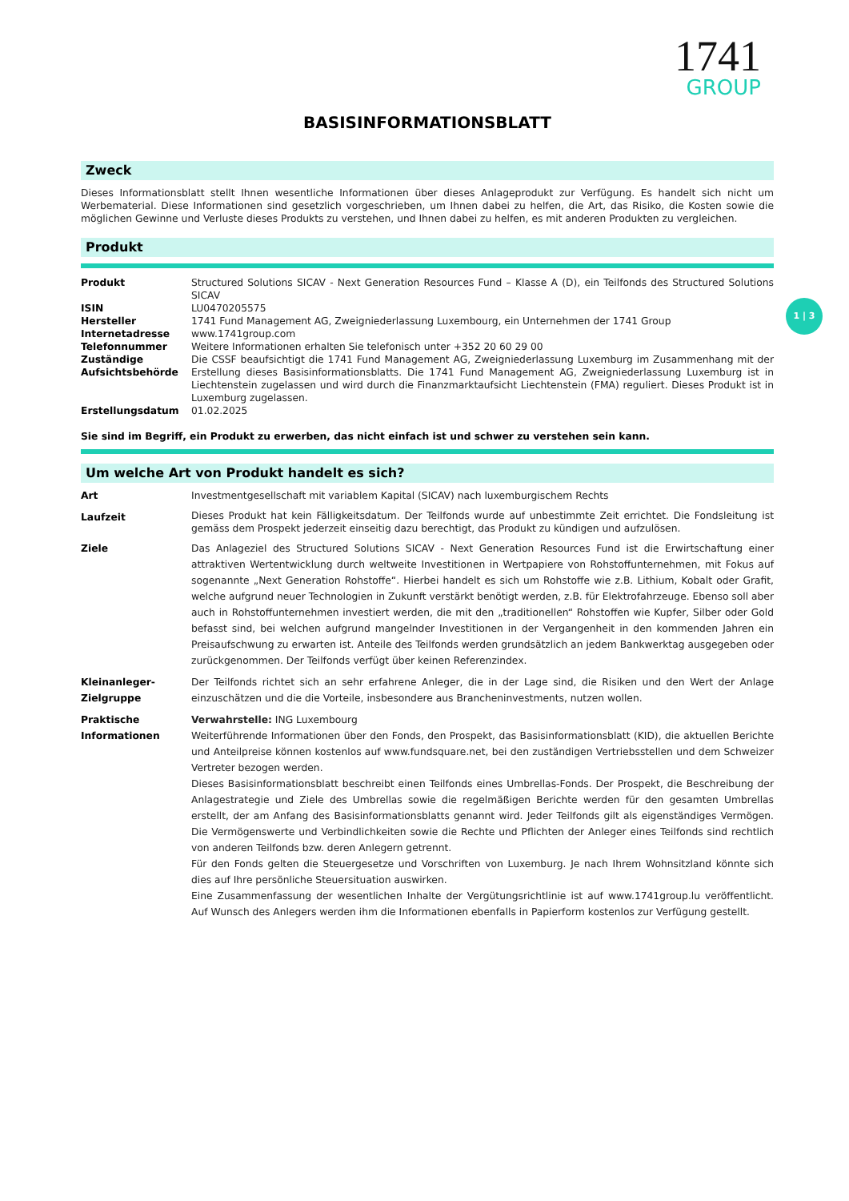1741
GROUP
1 | 3
BASISINFORMATIONSBLATT
Zweck
Dieses Informationsblatt stellt Ihnen wesentliche Informationen über dieses Anlageprodukt zur Verfügung. Es handelt sich nicht um Werbematerial. Diese Informationen sind gesetzlich vorgeschrieben, um Ihnen dabei zu helfen, die Art, das Risiko, die Kosten sowie die möglichen Gewinne und Verluste dieses Produkts zu verstehen, und Ihnen dabei zu helfen, es mit anderen Produkten zu vergleichen.
Produkt
| Produkt | Structured Solutions SICAV - Next Generation Resources Fund – Klasse A (D), ein Teilfonds des Structured Solutions SICAV |
| ISIN | LU0470205575 |
| Hersteller | 1741 Fund Management AG, Zweigniederlassung Luxembourg, ein Unternehmen der 1741 Group |
| Internetadresse | www.1741group.com |
| Telefonnummer | Weitere Informationen erhalten Sie telefonisch unter +352 20 60 29 00 |
| Zuständige Aufsichtsbehörde | Die CSSF beaufsichtigt die 1741 Fund Management AG, Zweigniederlassung Luxemburg im Zusammenhang mit der Erstellung dieses Basisinformationsblatts. Die 1741 Fund Management AG, Zweigniederlassung Luxemburg ist in Liechtenstein zugelassen und wird durch die Finanzmarktaufsicht Liechtenstein (FMA) reguliert. Dieses Produkt ist in Luxemburg zugelassen. |
| Erstellungsdatum | 01.02.2025 |
Sie sind im Begriff, ein Produkt zu erwerben, das nicht einfach ist und schwer zu verstehen sein kann.
Um welche Art von Produkt handelt es sich?
| Art | Investmentgesellschaft mit variablem Kapital (SICAV) nach luxemburgischem Rechts |
| Laufzeit | Dieses Produkt hat kein Fälligkeitsdatum. Der Teilfonds wurde auf unbestimmte Zeit errichtet. Die Fondsleitung ist gemäss dem Prospekt jederzeit einseitig dazu berechtigt, das Produkt zu kündigen und aufzulösen. |
| Ziele | Das Anlageziel des Structured Solutions SICAV - Next Generation Resources Fund ist die Erwirtschaftung einer attraktiven Wertentwicklung durch weltweite Investitionen in Wertpapiere von Rohstoffunternehmen, mit Fokus auf sogenannte „Next Generation Rohstoffe“. Hierbei handelt es sich um Rohstoffe wie z.B. Lithium, Kobalt oder Grafit, welche aufgrund neuer Technologien in Zukunft verstärkt benötigt werden, z.B. für Elektrofahrzeuge. Ebenso soll aber auch in Rohstoffunternehmen investiert werden, die mit den „traditionellen“ Rohstoffen wie Kupfer, Silber oder Gold befasst sind, bei welchen aufgrund mangelnder Investitionen in der Vergangenheit in den kommenden Jahren ein Preisaufschwung zu erwarten ist. Anteile des Teilfonds werden grundsätzlich an jedem Bankwerktag ausgegeben oder zurückgenommen. Der Teilfonds verfügt über keinen Referenzindex. |
| Kleinanleger-Zielgruppe | Der Teilfonds richtet sich an sehr erfahrene Anleger, die in der Lage sind, die Risiken und den Wert der Anlage einzuschätzen und die die Vorteile, insbesondere aus Brancheninvestments, nutzen wollen. |
| Praktische Informationen | Verwahrstelle: ING Luxembourg Weiterführende Informationen über den Fonds, den Prospekt, das Basisinformationsblatt (KID), die aktuellen Berichte und Anteilpreise können kostenlos auf www.fundsquare.net, bei den zuständigen Vertriebsstellen und dem Schweizer Vertreter bezogen werden. Dieses Basisinformationsblatt beschreibt einen Teilfonds eines Umbrellas-Fonds. Der Prospekt, die Beschreibung der Anlagestrategie und Ziele des Umbrellas sowie die regelmäßigen Berichte werden für den gesamten Umbrellas erstellt, der am Anfang des Basisinformationsblatts genannt wird. Jeder Teilfonds gilt als eigenständiges Vermögen. Die Vermögenswerte und Verbindlichkeiten sowie die Rechte und Pflichten der Anleger eines Teilfonds sind rechtlich von anderen Teilfonds bzw. deren Anlegern getrennt. Für den Fonds gelten die Steuergesetze und Vorschriften von Luxemburg. Je nach Ihrem Wohnsitzland könnte sich dies auf Ihre persönliche Steuersituation auswirken. Eine Zusammenfassung der wesentlichen Inhalte der Vergütungsrichtlinie ist auf www.1741group.lu veröffentlicht. Auf Wunsch des Anlegers werden ihm die Informationen ebenfalls in Papierform kostenlos zur Verfügung gestellt. |